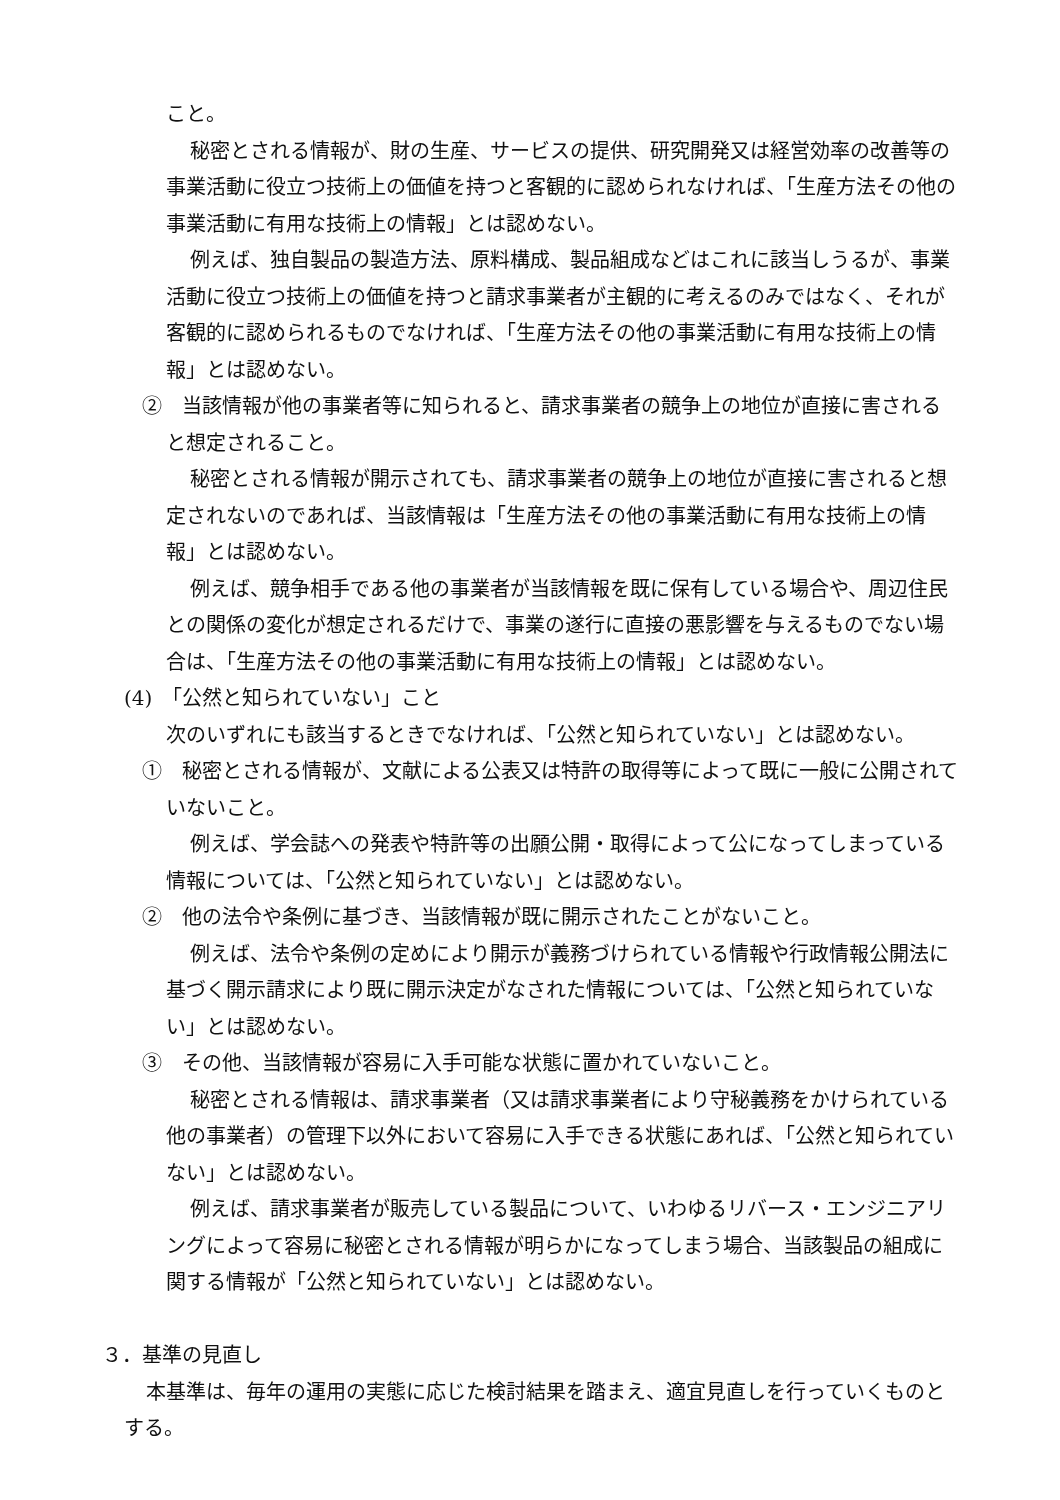こと。
秘密とされる情報が、財の生産、サービスの提供、研究開発又は経営効率の改善等の事業活動に役立つ技術上の価値を持つと客観的に認められなければ、「生産方法その他の事業活動に有用な技術上の情報」とは認めない。
例えば、独自製品の製造方法、原料構成、製品組成などはこれに該当しうるが、事業活動に役立つ技術上の価値を持つと請求事業者が主観的に考えるのみではなく、それが客観的に認められるものでなければ、「生産方法その他の事業活動に有用な技術上の情報」とは認めない。
②　当該情報が他の事業者等に知られると、請求事業者の競争上の地位が直接に害されると想定されること。
秘密とされる情報が開示されても、請求事業者の競争上の地位が直接に害されると想定されないのであれば、当該情報は「生産方法その他の事業活動に有用な技術上の情報」とは認めない。
例えば、競争相手である他の事業者が当該情報を既に保有している場合や、周辺住民との関係の変化が想定されるだけで、事業の遂行に直接の悪影響を与えるものでない場合は、「生産方法その他の事業活動に有用な技術上の情報」とは認めない。
(4)　「公然と知られていない」こと
次のいずれにも該当するときでなければ、「公然と知られていない」とは認めない。
①　秘密とされる情報が、文献による公表又は特許の取得等によって既に一般に公開されていないこと。
例えば、学会誌への発表や特許等の出願公開・取得によって公になってしまっている情報については、「公然と知られていない」とは認めない。
②　他の法令や条例に基づき、当該情報が既に開示されたことがないこと。
例えば、法令や条例の定めにより開示が義務づけられている情報や行政情報公開法に基づく開示請求により既に開示決定がなされた情報については、「公然と知られていない」とは認めない。
③　その他、当該情報が容易に入手可能な状態に置かれていないこと。
秘密とされる情報は、請求事業者（又は請求事業者により守秘義務をかけられている他の事業者）の管理下以外において容易に入手できる状態にあれば、「公然と知られていない」とは認めない。
例えば、請求事業者が販売している製品について、いわゆるリバース・エンジニアリングによって容易に秘密とされる情報が明らかになってしまう場合、当該製品の組成に関する情報が「公然と知られていない」とは認めない。
３．基準の見直し
本基準は、毎年の運用の実態に応じた検討結果を踏まえ、適宜見直しを行っていくものとする。